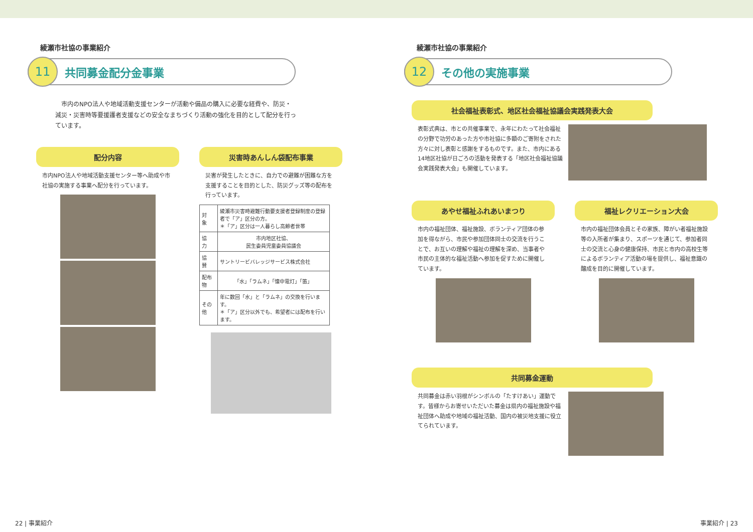綾瀬市社協の事業紹介
11
共同募金配分金事業
　市内のNPO法人や地域活動支援センターが活動や備品の購入に必要な経費や、防災・減災・災害時等要援護者支援などの安全なまちづくり活動の強化を目的として配分を行っています。
配分内容
市内NPO法人や地域活動支援センター等へ助成や市社協の実施する事業へ配分を行っています。
災害時あんしん袋配布事業
災害が発生したときに、自力での避難が困難な方を支援することを目的とした、防災グッズ等の配布を行っています。
| 対 象 | 綾瀬市災害時避難行動要支援者登録制度の登録者で「ア」区分の方。 ＊「ア」区分は一人暮らし高齢者世帯 |
| 協 力 | 市内地区社協、 民生委員児童委員協議会 |
| 協 賛 | サントリービバレッジサービス株式会社 |
| 配布物 | 「水」「ラムネ」「懐中電灯」「笛」 |
| その他 | 年に数回「水」と「ラムネ」の交換を行います。 ＊「ア」区分以外でも、希望者には配布を行います。 |
22 | 事業紹介
綾瀬市社協の事業紹介
12
その他の実施事業
社会福祉表彰式、地区社会福祉協議会実践発表大会
表彰式典は、市との共催事業で、永年にわたって社会福祉の分野で功労のあった方や市社協に多額のご寄附をされた方々に対し表彰と感謝をするものです。また、市内にある14地区社協が日ごろの活動を発表する「地区社会福祉協議会実践発表大会」も開催しています。
あやせ福祉ふれあいまつり
市内の福祉団体、福祉施設、ボランティア団体の参加を得ながら、市民や参加団体同士の交流を行うことで、お互いの理解や福祉の理解を深め、当事者や市民の主体的な福祉活動へ参加を促すために開催しています。
福祉レクリエーション大会
市内の福祉団体会員とその家族、障がい者福祉施設等の入所者が集まり、スポーツを通じて、参加者同士の交流と心身の健康保持、市民と市内の高校生等によるボランティア活動の場を提供し、福祉意識の醸成を目的に開催しています。
共同募金運動
共同募金は赤い羽根がシンボルの「たすけあい」運動です。皆様からお寄せいただいた募金は県内の福祉施設や福祉団体へ助成や地域の福祉活動、国内の被災地支援に役立てられています。
事業紹介 | 23